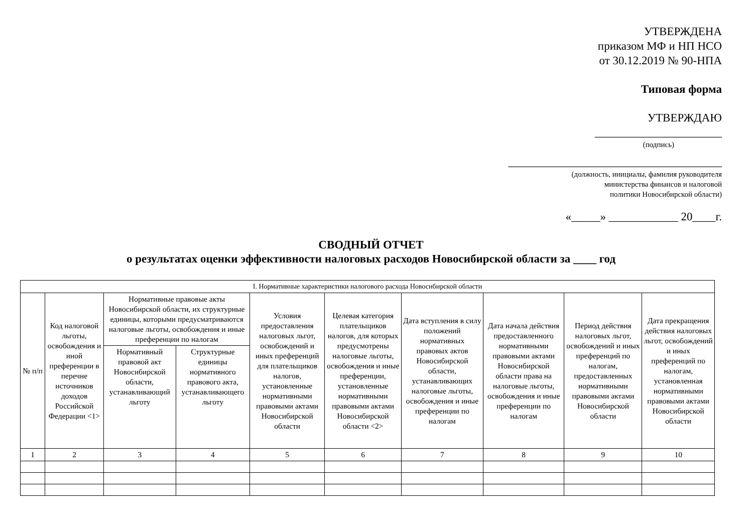УТВЕРЖДЕНА
приказом МФ и НП НСО
от 30.12.2019 № 90-НПА
Типовая форма
УТВЕРЖДАЮ
______________________
(подпись)
_____________________________________
(должность, инициалы, фамилия руководителя
министерства финансов и налоговой
политики Новосибирской области)
«_____» ____________ 20____г.
СВОДНЫЙ ОТЧЕТ
о результатах оценки эффективности налоговых расходов Новосибирской области за ____ год
| I. Нормативные характеристики налогового расхода Новосибирской области | | | | | | | | | |
| --- | --- | --- | --- | --- | --- | --- | --- | --- | --- |
| № п/п | Код налоговой льготы, освобождения и иной преференции в перечне источников доходов Российской Федерации <1> | Нормативные правовые акты Новосибирской области, их структурные единицы, которыми предусматриваются налоговые льготы, освобождения и иные преференции по налогам | | Условия предоставления налоговых льгот, освобождений и иных преференций для плательщиков налогов, установленные нормативными правовыми актами Новосибирской области | Целевая категория плательщиков налогов, для которых предусмотрены налоговые льготы, освобождения и иные преференции, установленные нормативными правовыми актами Новосибирской области <2> | Дата вступления в силу положений нормативных правовых актов Новосибирской области, устанавливающих налоговые льготы, освобождения и иные преференции по налогам | Дата начала действия предоставленного нормативными правовыми актами Новосибирской области права на налоговые льготы, освобождения и иные преференции по налогам | Период действия налоговых льгот, освобождений и иных преференций по налогам, предоставленных нормативными правовыми актами Новосибирской области | Дата прекращения действия налоговых льгот, освобождений и иных преференций по налогам, установленная нормативными правовыми актами Новосибирской области |
| | | Нормативный правовой акт Новосибирской области, устанавливающий льготу | Структурные единицы нормативного правового акта, устанавливающего льготу | | | | | | |
| 1 | 2 | 3 | 4 | 5 | 6 | 7 | 8 | 9 | 10 |